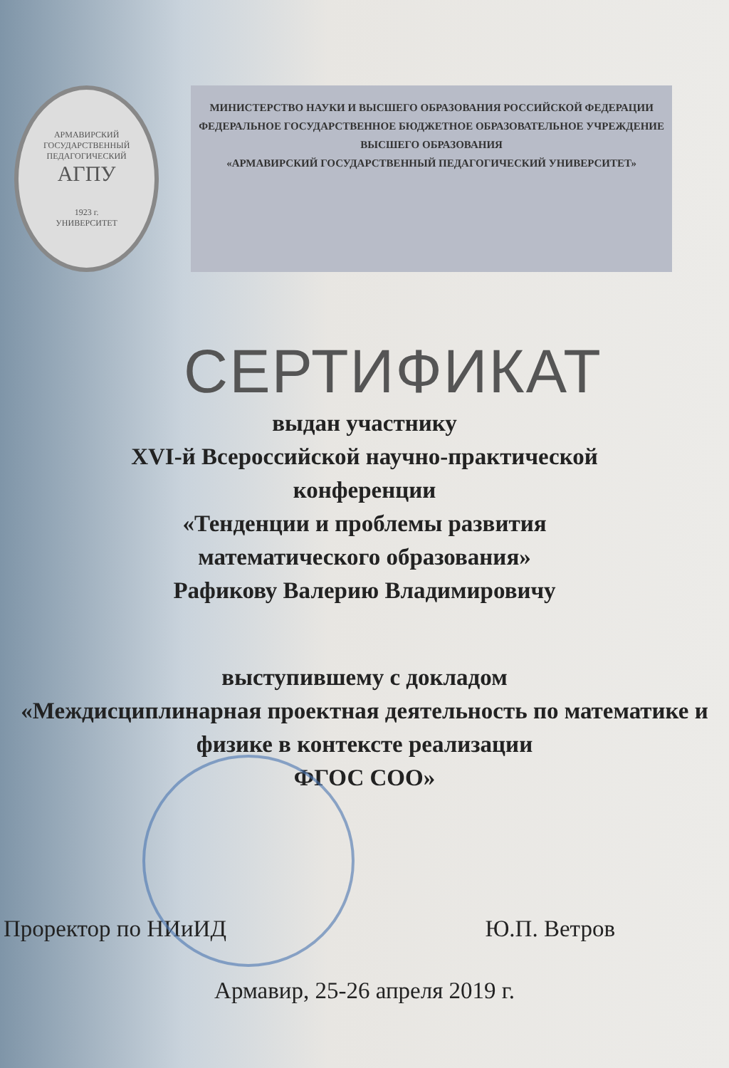АРМАВИРСКИЙ ГОСУДАРСТВЕННЫЙ ПЕДАГОГИЧЕСКИЙ
АГПУ
1923 г.
УНИВЕРСИТЕТ
МИНИСТЕРСТВО НАУКИ И ВЫСШЕГО ОБРАЗОВАНИЯ РОССИЙСКОЙ ФЕДЕРАЦИИ
ФЕДЕРАЛЬНОЕ ГОСУДАРСТВЕННОЕ БЮДЖЕТНОЕ ОБРАЗОВАТЕЛЬНОЕ УЧРЕЖДЕНИЕ ВЫСШЕГО ОБРАЗОВАНИЯ
«АРМАВИРСКИЙ ГОСУДАРСТВЕННЫЙ ПЕДАГОГИЧЕСКИЙ УНИВЕРСИТЕТ»
СЕРТИФИКАТ
выдан участнику
XVI-й Всероссийской научно-практической
конференции
«Тенденции и проблемы развития
математического образования»
Рафикову Валерию Владимировичу
выступившему с докладом
«Междисциплинарная проектная деятельность по математике и физике в контексте реализации
ФГОС СОО»
Проректор по НИиИД Ю.П. Ветров
Армавир, 25-26 апреля 2019 г.